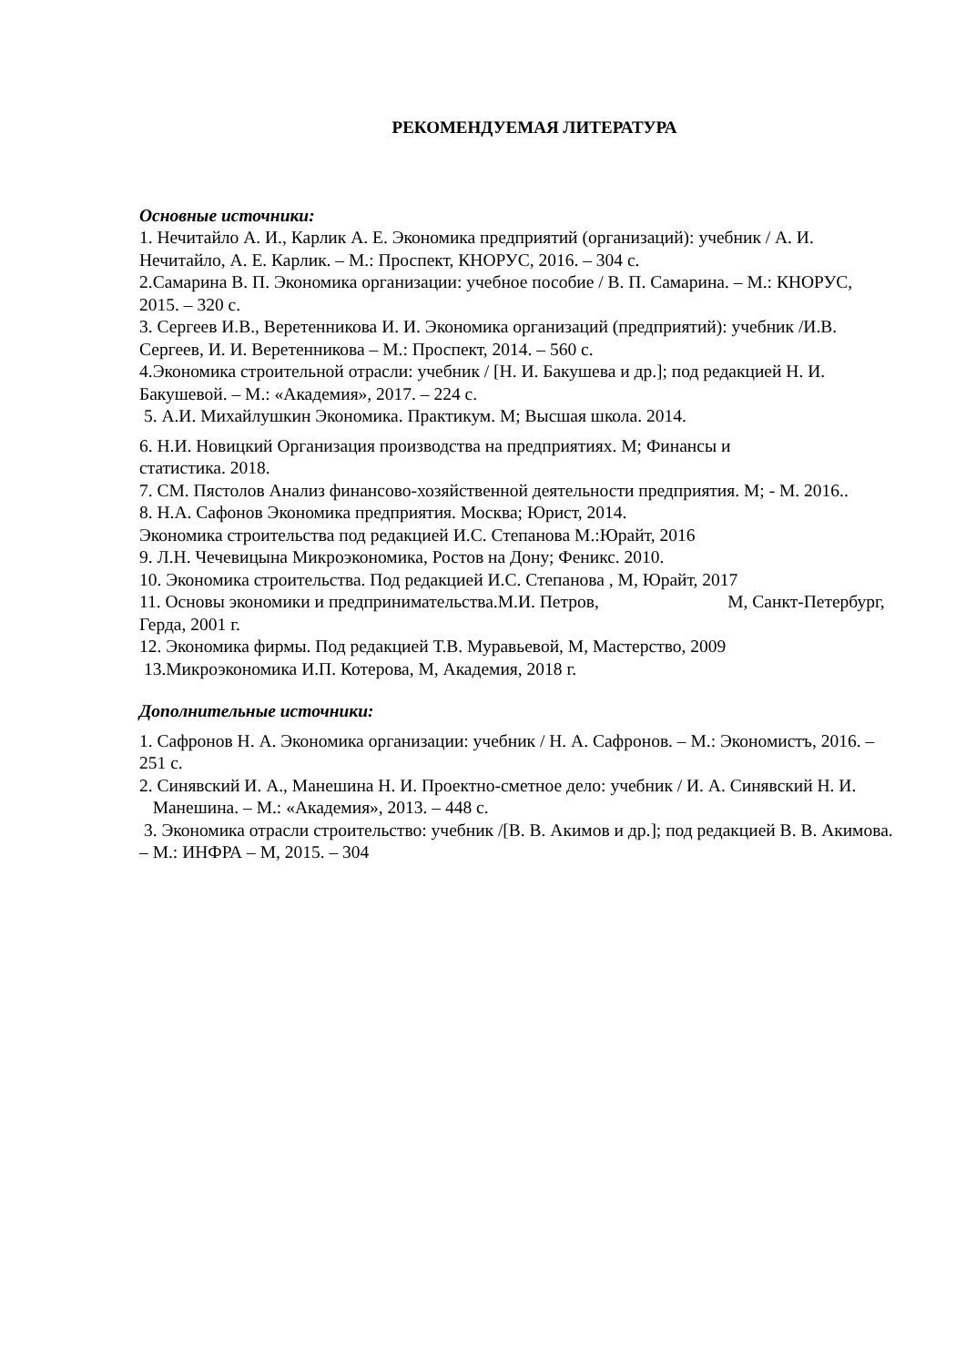РЕКОМЕНДУЕМАЯ ЛИТЕРАТУРА
Основные источники:
1. Нечитайло А. И., Карлик А. Е. Экономика предприятий (организаций): учебник / А. И. Нечитайло, А. Е. Карлик. – М.: Проспект, КНОРУС, 2016. – 304 с.
2.Самарина В. П. Экономика организации: учебное пособие / В. П. Самарина. – М.: КНОРУС, 2015. – 320 с.
3. Сергеев И.В., Веретенникова И. И. Экономика организаций (предприятий): учебник /И.В. Сергеев, И. И. Веретенникова – М.: Проспект, 2014. – 560 с.
4.Экономика строительной отрасли: учебник / [Н. И. Бакушева и др.]; под редакцией Н. И. Бакушевой. – М.: «Академия», 2017. – 224 с.
5. А.И. Михайлушкин Экономика. Практикум. М; Высшая школа. 2014.
6. Н.И. Новицкий Организация производства на предприятиях. М; Финансы и
статистика. 2018.
7. СМ. Пястолов Анализ финансово-хозяйственной деятельности предприятия. М; - М. 2016..
8. Н.А. Сафонов Экономика предприятия. Москва; Юрист, 2014.
Экономика строительства под редакцией И.С. Степанова М.:Юрайт, 2016
9. Л.Н. Чечевицына Микроэкономика, Ростов на Дону; Феникс. 2010.
10. Экономика строительства. Под редакцией И.С. Степанова , М, Юрайт, 2017
11. Основы экономики и предпринимательства.М.И. Петров, М, Санкт-Петербург, Герда, 2001 г.
12. Экономика фирмы. Под редакцией Т.В. Муравьевой, М, Мастерство, 2009
13.Микроэкономика И.П. Котерова, М, Академия, 2018 г.
Дополнительные источники:
1. Сафронов Н. А. Экономика организации: учебник / Н. А. Сафронов. – М.: Экономистъ, 2016. – 251 с.
2. Синявский И. А., Манешина Н. И. Проектно-сметное дело: учебник / И. А. Синявский Н. И. Манешина. – М.: «Академия», 2013. – 448 с.
3. Экономика отрасли строительство: учебник /[В. В. Акимов и др.]; под редакцией В. В. Акимова. – М.: ИНФРА – М, 2015. – 304